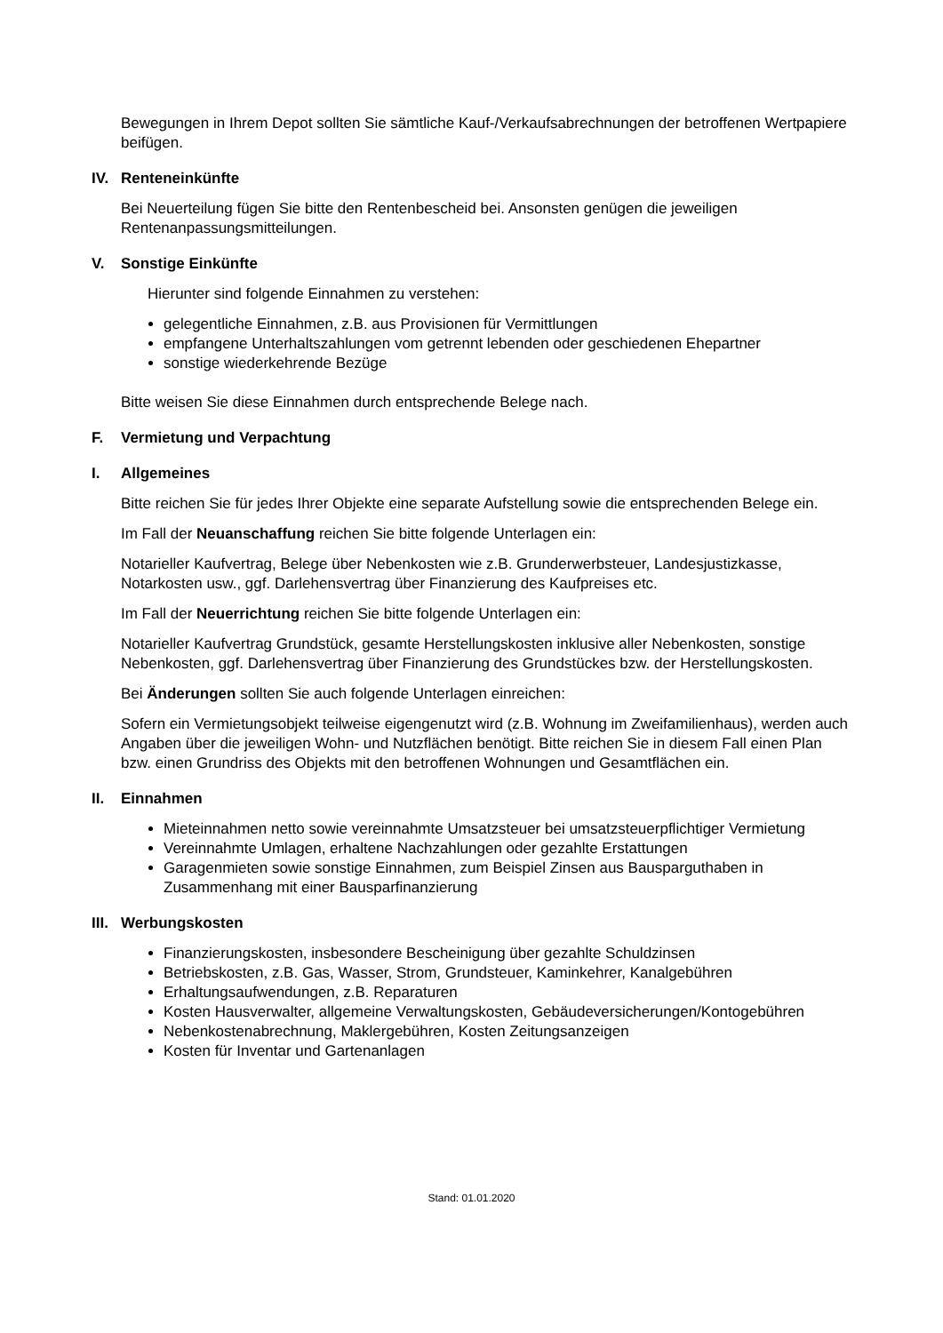Bewegungen in Ihrem Depot sollten Sie sämtliche Kauf-/Verkaufsabrechnungen der betroffenen Wertpapiere beifügen.
IV. Renteneinkünfte
Bei Neuerteilung fügen Sie bitte den Rentenbescheid bei. Ansonsten genügen die jeweiligen Rentenanpassungsmitteilungen.
V. Sonstige Einkünfte
Hierunter sind folgende Einnahmen zu verstehen:
gelegentliche Einnahmen, z.B. aus Provisionen für Vermittlungen
empfangene Unterhaltszahlungen vom getrennt lebenden oder geschiedenen Ehepartner
sonstige wiederkehrende Bezüge
Bitte weisen Sie diese Einnahmen durch entsprechende Belege nach.
F. Vermietung und Verpachtung
I. Allgemeines
Bitte reichen Sie für jedes Ihrer Objekte eine separate Aufstellung sowie die entsprechenden Belege ein.
Im Fall der Neuanschaffung reichen Sie bitte folgende Unterlagen ein:
Notarieller Kaufvertrag, Belege über Nebenkosten wie z.B. Grunderwerbsteuer, Landesjustizkasse, Notarkosten usw., ggf. Darlehensvertrag über Finanzierung des Kaufpreises etc.
Im Fall der Neuerrichtung reichen Sie bitte folgende Unterlagen ein:
Notarieller Kaufvertrag Grundstück, gesamte Herstellungskosten inklusive aller Nebenkosten, sonstige Nebenkosten, ggf. Darlehensvertrag über Finanzierung des Grundstückes bzw. der Herstellungskosten.
Bei Änderungen sollten Sie auch folgende Unterlagen einreichen:
Sofern ein Vermietungsobjekt teilweise eigengenutzt wird (z.B. Wohnung im Zweifamilienhaus), werden auch Angaben über die jeweiligen Wohn- und Nutzflächen benötigt. Bitte reichen Sie in diesem Fall einen Plan bzw. einen Grundriss des Objekts mit den betroffenen Wohnungen und Gesamtflächen ein.
II. Einnahmen
Mieteinnahmen netto sowie vereinnahmte Umsatzsteuer bei umsatzsteuerpflichtiger Vermietung
Vereinnahmte Umlagen, erhaltene Nachzahlungen oder gezahlte Erstattungen
Garagenmieten sowie sonstige Einnahmen, zum Beispiel Zinsen aus Bausparguthaben in Zusammenhang mit einer Bausparfinanzierung
III. Werbungskosten
Finanzierungskosten, insbesondere Bescheinigung über gezahlte Schuldzinsen
Betriebskosten, z.B. Gas, Wasser, Strom, Grundsteuer, Kaminkehrer, Kanalgebühren
Erhaltungsaufwendungen, z.B. Reparaturen
Kosten Hausverwalter, allgemeine Verwaltungskosten, Gebäudeversicherungen/Kontogebühren
Nebenkostenabrechnung, Maklergebühren, Kosten Zeitungsanzeigen
Kosten für Inventar und Gartenanlagen
Stand: 01.01.2020